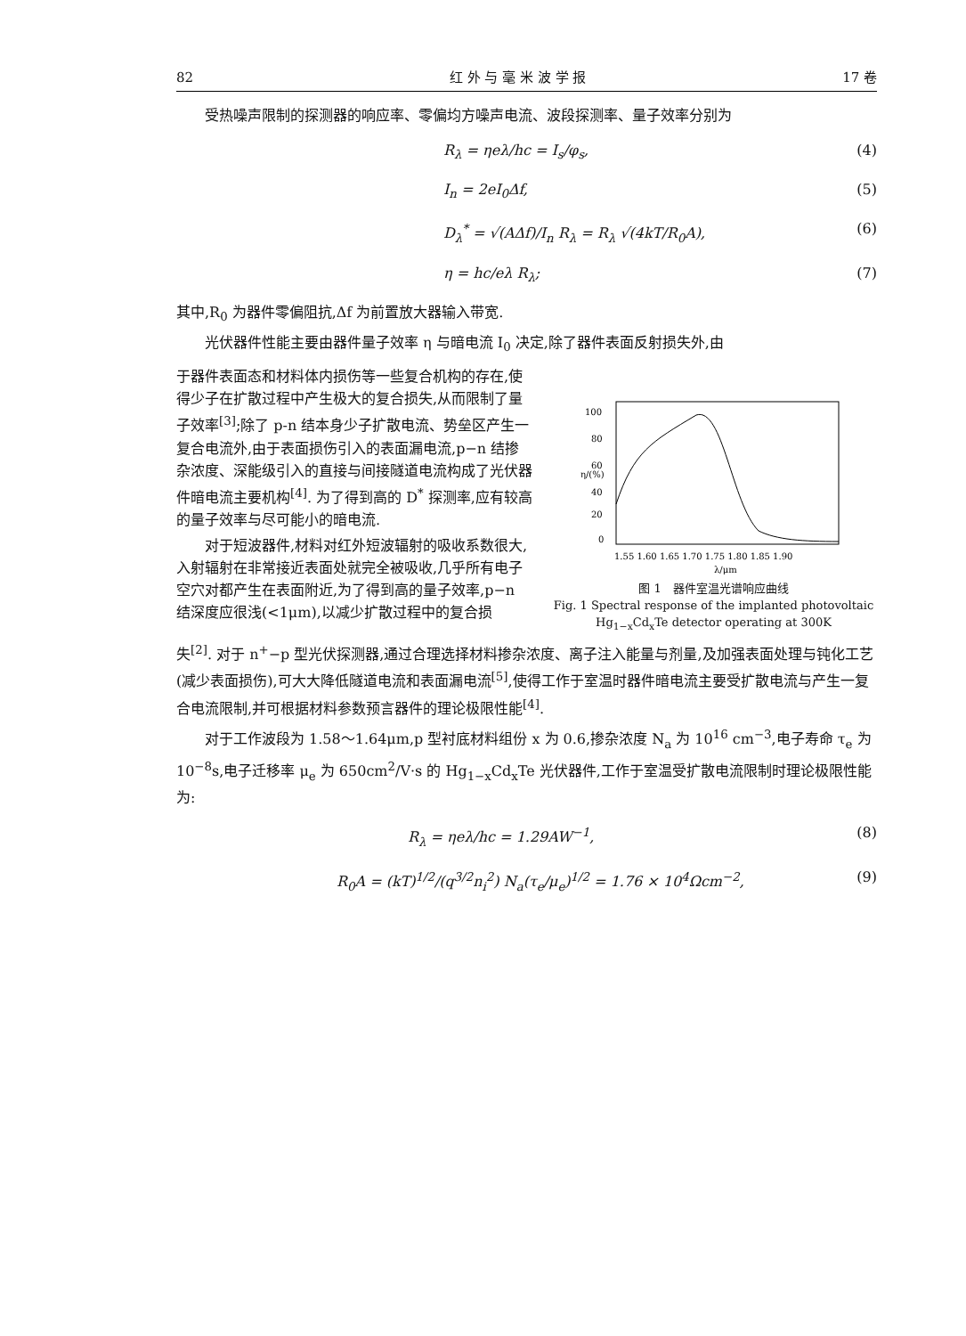82 红 外 与 毫 米 波 学 报 17 卷
受热噪声限制的探测器的响应率、零偏均方噪声电流、波段探测率、量子效率分别为
R<sub>λ</sub> = ηeλ/hc = I<sub>s</sub>/φ<sub>s</sub>, (4)
I<sub>n</sub> = 2eI<sub>0</sub>Δf, (5)
D<sub>λ</sub><sup>*</sup> = √(AΔf)/I<sub>n</sub> R<sub>λ</sub> = R<sub>λ</sub> √(4kT/R<sub>0</sub>A), (6)
η = hc/eλ R<sub>λ</sub>; (7)
其中,R<sub>0</sub> 为器件零偏阻抗,Δf 为前置放大器输入带宽.
光伏器件性能主要由器件量子效率 η 与暗电流 I<sub>0</sub> 决定,除了器件表面反射损失外,由
于器件表面态和材料体内损伤等一些复合机构的存在,使得少子在扩散过程中产生极大的复合损失,从而限制了量子效率<sup>[3]</sup>;除了 p-n 结本身少子扩散电流、势垒区产生一复合电流外,由于表面损伤引入的表面漏电流,p−n 结掺杂浓度、深能级引入的直接与间接隧道电流构成了光伏器件暗电流主要机构<sup>[4]</sup>. 为了得到高的 D<sup>*</sup> 探测率,应有较高的量子效率与尽可能小的暗电流.
对于短波器件,材料对红外短波辐射的吸收系数很大,入射辐射在非常接近表面处就完全被吸收,几乎所有电子空穴对都产生在表面附近,为了得到高的量子效率,p−n 结深度应很浅(<1μm),以减少扩散过程中的复合损
100
80
60
40
20
0
η/(%)
1.55 1.60 1.65 1.70 1.75 1.80 1.85 1.90
λ/μm
图 1　器件室温光谱响应曲线
Fig. 1 Spectral response of the implanted photovoltaic Hg<sub>1−x</sub>Cd<sub>x</sub>Te detector operating at 300K
失<sup>[2]</sup>. 对于 n<sup>+</sup>−p 型光伏探测器,通过合理选择材料掺杂浓度、离子注入能量与剂量,及加强表面处理与钝化工艺(减少表面损伤),可大大降低隧道电流和表面漏电流<sup>[5]</sup>,使得工作于室温时器件暗电流主要受扩散电流与产生一复合电流限制,并可根据材料参数预言器件的理论极限性能<sup>[4]</sup>.
对于工作波段为 1.58～1.64μm,p 型衬底材料组份 x 为 0.6,掺杂浓度 N<sub>a</sub> 为 10<sup>16</sup> cm<sup>−3</sup>,电子寿命 τ<sub>e</sub> 为 10<sup>−8</sup>s,电子迁移率 μ<sub>e</sub> 为 650cm<sup>2</sup>/V·s 的 Hg<sub>1−x</sub>Cd<sub>x</sub>Te 光伏器件,工作于室温受扩散电流限制时理论极限性能为:
R<sub>λ</sub> = ηeλ/hc = 1.29AW<sup>−1</sup>, (8)
R<sub>0</sub>A = (kT)<sup>1/2</sup>/(q<sup>3/2</sup>n<sub>i</sub><sup>2</sup>) N<sub>a</sub>(τ<sub>e</sub>/μ<sub>e</sub>)<sup>1/2</sup> = 1.76 × 10<sup>4</sup>Ωcm<sup>−2</sup>, (9)